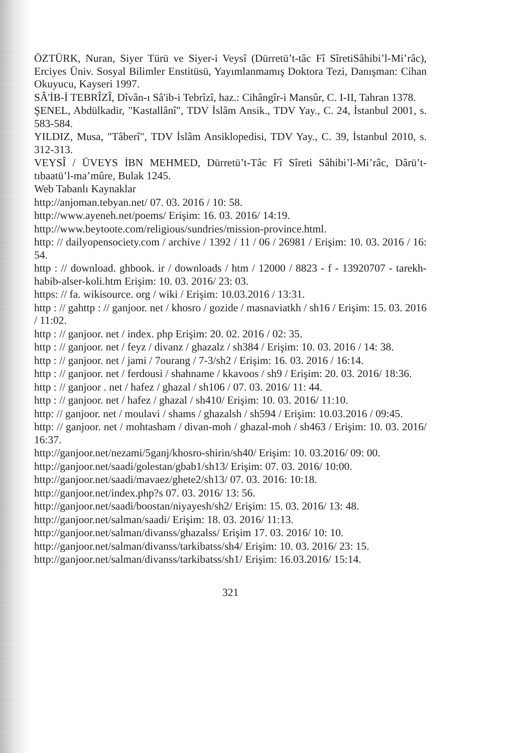ÖZTÜRK, Nuran, Siyer Türü ve Siyer-i Veysî (Dürretü’t-tâc Fî SîretiSâhibi’l-Mi’râc), Erciyes Üniv. Sosyal Bilimler Enstitüsü, Yayımlanmamış Doktora Tezi, Danışman: Cihan Okuyucu, Kayseri 1997.
SÂ'İB-İ TEBRÎZÎ, Dîvân-ı Sâ'ib-i Tebrîzî, haz.: Cihângîr-i Mansûr, C. I-II, Tahran 1378.
ŞENEL, Abdülkadir, "Kastallânî", TDV İslâm Ansik., TDV Yay., C. 24, İstanbul 2001, s. 583-584.
YILDIZ, Musa, "Tâberî", TDV İslâm Ansiklopedisi, TDV Yay., C. 39, İstanbul 2010, s. 312-313.
VEYSÎ / ÜVEYS İBN MEHMED, Dürretü’t-Tâc Fî Sîreti Sâhibi’l-Mi’râc, Dârü’t-tıbaatü’l-ma’mûre, Bulak 1245.
Web Tabanlı Kaynaklar
http://anjoman.tebyan.net/ 07. 03. 2016 / 10: 58.
http://www.ayeneh.net/poems/ Erişim: 16. 03. 2016/ 14:19.
http://www.beytoote.com/religious/sundries/mission-province.html.
http: // dailyopensociety.com / archive / 1392 / 11 / 06 / 26981 / Erişim: 10. 03. 2016 / 16: 54.
http : // download. ghbook. ir / downloads / htm / 12000 / 8823 - f - 13920707 - tarekh-habib-alser-koli.htm Erişim: 10. 03. 2016/ 23: 03.
https: // fa. wikisource. org / wiki / Erişim: 10.03.2016 / 13:31.
http : // gahttp : // ganjoor. net / khosro / gozide / masnaviatkh / sh16 / Erişim: 15. 03. 2016 / 11:02.
http : // ganjoor. net / index. php Erişim: 20. 02. 2016 / 02: 35.
http : // ganjoor. net / feyz / divanz / ghazalz / sh384 / Erişim: 10. 03. 2016 / 14: 38.
http : // ganjoor. net / jami / 7ourang / 7-3/sh2 / Erişim: 16. 03. 2016 / 16:14.
http : // ganjoor. net / ferdousi / shahname / kkavoos / sh9 / Erişim: 20. 03. 2016/ 18:36.
http : // ganjoor . net / hafez / ghazal / sh106 / 07. 03. 2016/ 11: 44.
http : // ganjoor. net / hafez / ghazal / sh410/ Erişim: 10. 03. 2016/ 11:10.
http: // ganjoor. net / moulavi / shams / ghazalsh / sh594 / Erişim: 10.03.2016 / 09:45.
http: // ganjoor. net / mohtasham / divan-moh / ghazal-moh / sh463 / Erişim: 10. 03. 2016/ 16:37.
http://ganjoor.net/nezami/5ganj/khosro-shirin/sh40/ Erişim: 10. 03.2016/ 09: 00.
http://ganjoor.net/saadi/golestan/gbab1/sh13/ Erişim: 07. 03. 2016/ 10:00.
http://ganjoor.net/saadi/mavaez/ghete2/sh13/ 07. 03. 2016: 10:18.
http://ganjoor.net/index.php?s 07. 03. 2016/ 13: 56.
http://ganjoor.net/saadi/boostan/niyayesh/sh2/ Erişim: 15. 03. 2016/ 13: 48.
http://ganjoor.net/salman/saadi/ Erişim: 18. 03. 2016/ 11:13.
http://ganjoor.net/salman/divanss/ghazalss/ Erişim 17. 03. 2016/ 10: 10.
http://ganjoor.net/salman/divanss/tarkibatss/sh4/ Erişim: 10. 03. 2016/ 23: 15.
http://ganjoor.net/salman/divanss/tarkibatss/sh1/ Erişim: 16.03.2016/ 15:14.
321